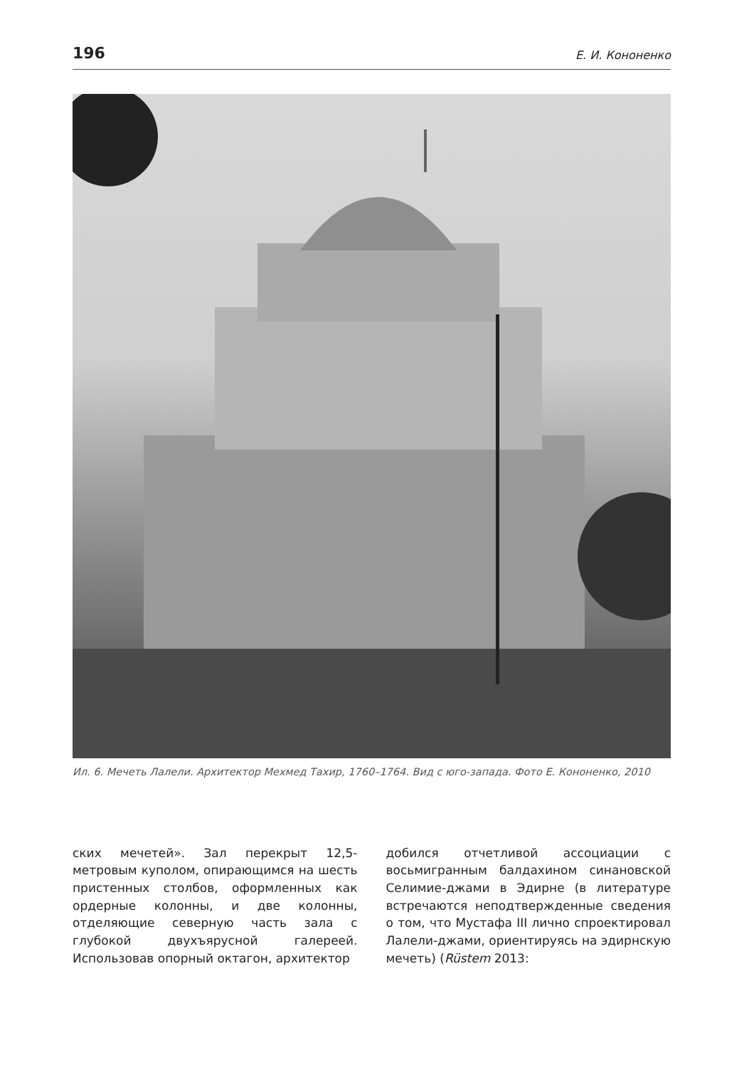196 Е. И. Кононенко
Ил. 6. Мечеть Лалели. Архитектор Мехмед Тахир, 1760–1764. Вид с юго-запада. Фото Е. Кононенко, 2010
ских мечетей». Зал перекрыт 12,5-метровым куполом, опирающимся на шесть пристенных столбов, оформленных как ордерные колонны, и две колонны, отделяющие северную часть зала с глубокой двухъярусной галереей. Использовав опорный октагон, архитектор
добился отчетливой ассоциации с восьмигранным балдахином синановской Селимие-джами в Эдирне (в литературе встречаются неподтвержденные сведения о том, что Мустафа III лично спроектировал Лалели-джами, ориентируясь на эдирнскую мечеть) (Rüstem 2013: